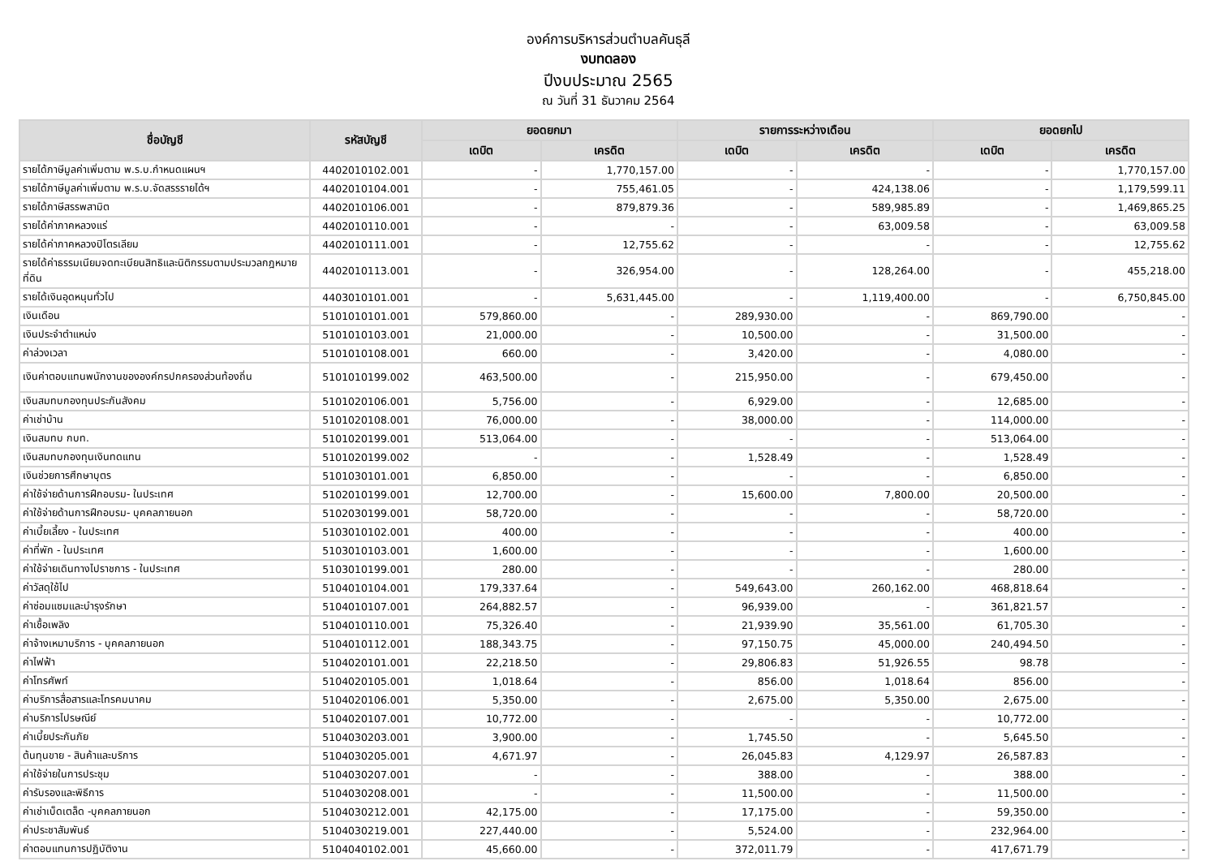องค์การบริหารส่วนตำบลคันธุลี
งบทดลอง
ปีงบประมาณ 2565
ณ วันที่ 31 ธันวาคม 2564
| ชื่อบัญชี | รหัสบัญชี | ยอดยกมา | | รายการระหว่างเดือน | | ยอดยกไป | |
| --- | --- | --- | --- | --- | --- | --- | --- |
| | | เดบิต | เครดิต | เดบิต | เครดิต | เดบิต | เครดิต |
| รายได้ภาษีมูลค่าเพิ่มตาม พ.ร.บ.กำหนดแผนฯ | 4402010102.001 | - | 1,770,157.00 | - | - | - | 1,770,157.00 |
| รายได้ภาษีมูลค่าเพิ่มตาม พ.ร.บ.จัดสรรรายได้ฯ | 4402010104.001 | - | 755,461.05 | - | 424,138.06 | - | 1,179,599.11 |
| รายได้ภาษีสรรพสามิต | 4402010106.001 | - | 879,879.36 | - | 589,985.89 | - | 1,469,865.25 |
| รายได้ค่าภาคหลวงแร่ | 4402010110.001 | - | - | - | 63,009.58 | - | 63,009.58 |
| รายได้ค่าภาคหลวงปิโตรเลียม | 4402010111.001 | - | 12,755.62 | - | - | - | 12,755.62 |
| รายได้ค่าธรรมเนียมจดทะเบียนสิทธิและนิติกรรมตามประมวลกฎหมายที่ดิน | 4402010113.001 | - | 326,954.00 | - | 128,264.00 | - | 455,218.00 |
| รายได้เงินอุดหนุนทั่วไป | 4403010101.001 | - | 5,631,445.00 | - | 1,119,400.00 | - | 6,750,845.00 |
| เงินเดือน | 5101010101.001 | 579,860.00 | - | 289,930.00 | - | 869,790.00 | - |
| เงินประจำตำแหน่ง | 5101010103.001 | 21,000.00 | - | 10,500.00 | - | 31,500.00 | - |
| ค่าล่วงเวลา | 5101010108.001 | 660.00 | - | 3,420.00 | - | 4,080.00 | - |
| เงินค่าตอบแทนพนักงานขององค์กรปกครองส่วนท้องถิ่น | 5101010199.002 | 463,500.00 | - | 215,950.00 | - | 679,450.00 | - |
| เงินสมทบกองทุนประกันสังคม | 5101020106.001 | 5,756.00 | - | 6,929.00 | - | 12,685.00 | - |
| ค่าเช่าบ้าน | 5101020108.001 | 76,000.00 | - | 38,000.00 | - | 114,000.00 | - |
| เงินสมทบ กบท. | 5101020199.001 | 513,064.00 | - | - | - | 513,064.00 | - |
| เงินสมทบกองทุนเงินทดแทน | 5101020199.002 | - | - | 1,528.49 | - | 1,528.49 | - |
| เงินช่วยการศึกษาบุตร | 5101030101.001 | 6,850.00 | - | - | - | 6,850.00 | - |
| ค่าใช้จ่ายด้านการฝึกอบรม- ในประเทศ | 5102010199.001 | 12,700.00 | - | 15,600.00 | 7,800.00 | 20,500.00 | - |
| ค่าใช้จ่ายด้านการฝึกอบรม- บุคคลภายนอก | 5102030199.001 | 58,720.00 | - | - | - | 58,720.00 | - |
| ค่าเบี้ยเลี้ยง - ในประเทศ | 5103010102.001 | 400.00 | - | - | - | 400.00 | - |
| ค่าที่พัก - ในประเทศ | 5103010103.001 | 1,600.00 | - | - | - | 1,600.00 | - |
| ค่าใช้จ่ายเดินทางไปราชการ - ในประเทศ | 5103010199.001 | 280.00 | - | - | - | 280.00 | - |
| ค่าวัสดุใช้ไป | 5104010104.001 | 179,337.64 | - | 549,643.00 | 260,162.00 | 468,818.64 | - |
| ค่าซ่อมแซมและบำรุงรักษา | 5104010107.001 | 264,882.57 | - | 96,939.00 | - | 361,821.57 | - |
| ค่าเชื้อเพลิง | 5104010110.001 | 75,326.40 | - | 21,939.90 | 35,561.00 | 61,705.30 | - |
| ค่าจ้างเหมาบริการ - บุคคลภายนอก | 5104010112.001 | 188,343.75 | - | 97,150.75 | 45,000.00 | 240,494.50 | - |
| ค่าไฟฟ้า | 5104020101.001 | 22,218.50 | - | 29,806.83 | 51,926.55 | 98.78 | - |
| ค่าโทรศัพท์ | 5104020105.001 | 1,018.64 | - | 856.00 | 1,018.64 | 856.00 | - |
| ค่าบริการสื่อสารและโทรคมนาคม | 5104020106.001 | 5,350.00 | - | 2,675.00 | 5,350.00 | 2,675.00 | - |
| ค่าบริการไปรษณีย์ | 5104020107.001 | 10,772.00 | - | - | - | 10,772.00 | - |
| ค่าเบี้ยประกันภัย | 5104030203.001 | 3,900.00 | - | 1,745.50 | - | 5,645.50 | - |
| ต้นทุนขาย - สินค้าและบริการ | 5104030205.001 | 4,671.97 | - | 26,045.83 | 4,129.97 | 26,587.83 | - |
| ค่าใช้จ่ายในการประชุม | 5104030207.001 | - | - | 388.00 | - | 388.00 | - |
| ค่ารับรองและพิธีการ | 5104030208.001 | - | - | 11,500.00 | - | 11,500.00 | - |
| ค่าเช่าเบ็ดเตล็ด -บุคคลภายนอก | 5104030212.001 | 42,175.00 | - | 17,175.00 | - | 59,350.00 | - |
| ค่าประชาสัมพันธ์ | 5104030219.001 | 227,440.00 | - | 5,524.00 | - | 232,964.00 | - |
| ค่าตอบแทนการปฏิบัติงาน | 5104040102.001 | 45,660.00 | - | 372,011.79 | - | 417,671.79 | - |